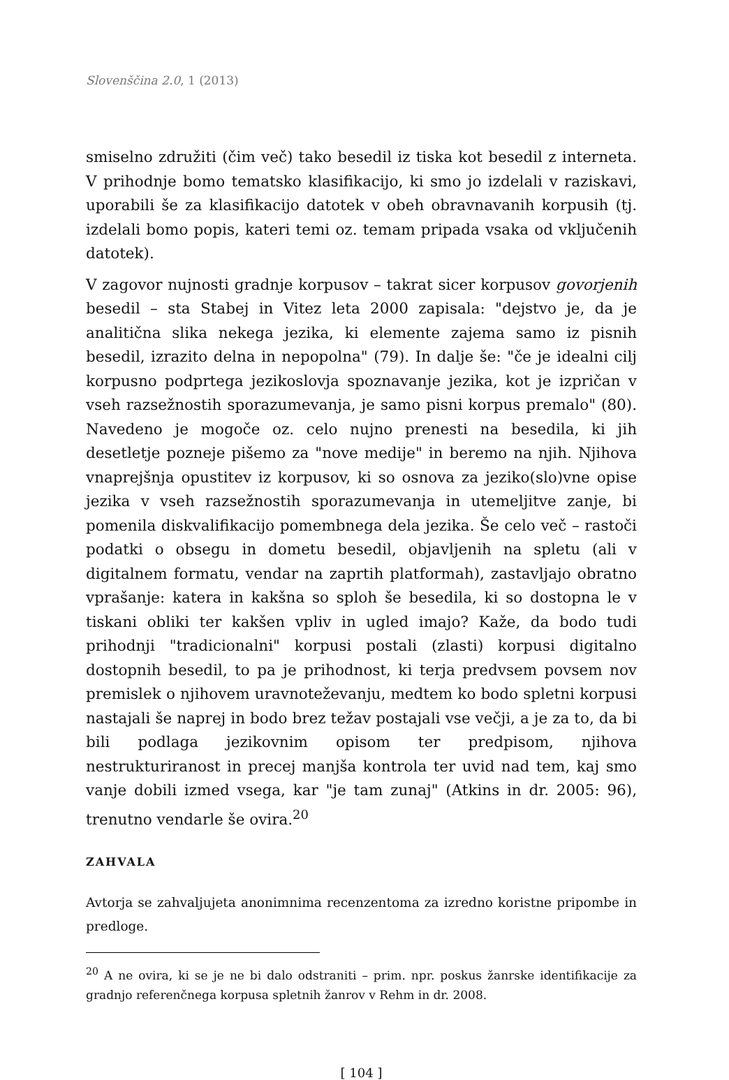Slovenščina 2.0, 1 (2013)
smiselno združiti (čim več) tako besedil iz tiska kot besedil z interneta. V prihodnje bomo tematsko klasifikacijo, ki smo jo izdelali v raziskavi, uporabili še za klasifikacijo datotek v obeh obravnavanih korpusih (tj. izdelali bomo popis, kateri temi oz. temam pripada vsaka od vključenih datotek).
V zagovor nujnosti gradnje korpusov – takrat sicer korpusov govorjenih besedil – sta Stabej in Vitez leta 2000 zapisala: "dejstvo je, da je analitična slika nekega jezika, ki elemente zajema samo iz pisnih besedil, izrazito delna in nepopolna" (79). In dalje še: "če je idealni cilj korpusno podprtega jezikoslovja spoznavanje jezika, kot je izpričan v vseh razsežnostih sporazumevanja, je samo pisni korpus premalo" (80). Navedeno je mogoče oz. celo nujno prenesti na besedila, ki jih desetletje pozneje pišemo za "nove medije" in beremo na njih. Njihova vnaprejšnja opustitev iz korpusov, ki so osnova za jeziko(slo)vne opise jezika v vseh razsežnostih sporazumevanja in utemeljitve zanje, bi pomenila diskvalifikacijo pomembnega dela jezika. Še celo več – rastoči podatki o obsegu in dometu besedil, objavljenih na spletu (ali v digitalnem formatu, vendar na zaprtih platformah), zastavljajo obratno vprašanje: katera in kakšna so sploh še besedila, ki so dostopna le v tiskani obliki ter kakšen vpliv in ugled imajo? Kaže, da bodo tudi prihodnji "tradicionalni" korpusi postali (zlasti) korpusi digitalno dostopnih besedil, to pa je prihodnost, ki terja predvsem povsem nov premislek o njihovem uravnoteževanju, medtem ko bodo spletni korpusi nastajali še naprej in bodo brez težav postajali vse večji, a je za to, da bi bili podlaga jezikovnim opisom ter predpisom, njihova nestrukturiranost in precej manjša kontrola ter uvid nad tem, kaj smo vanje dobili izmed vsega, kar "je tam zunaj" (Atkins in dr. 2005: 96), trenutno vendarle še ovira.<sup>20</sup>
ZAHVALA
Avtorja se zahvaljujeta anonimnima recenzentoma za izredno koristne pripombe in predloge.
<sup>20</sup> A ne ovira, ki se je ne bi dalo odstraniti – prim. npr. poskus žanrske identifikacije za gradnjo referenčnega korpusa spletnih žanrov v Rehm in dr. 2008.
[ 104 ]